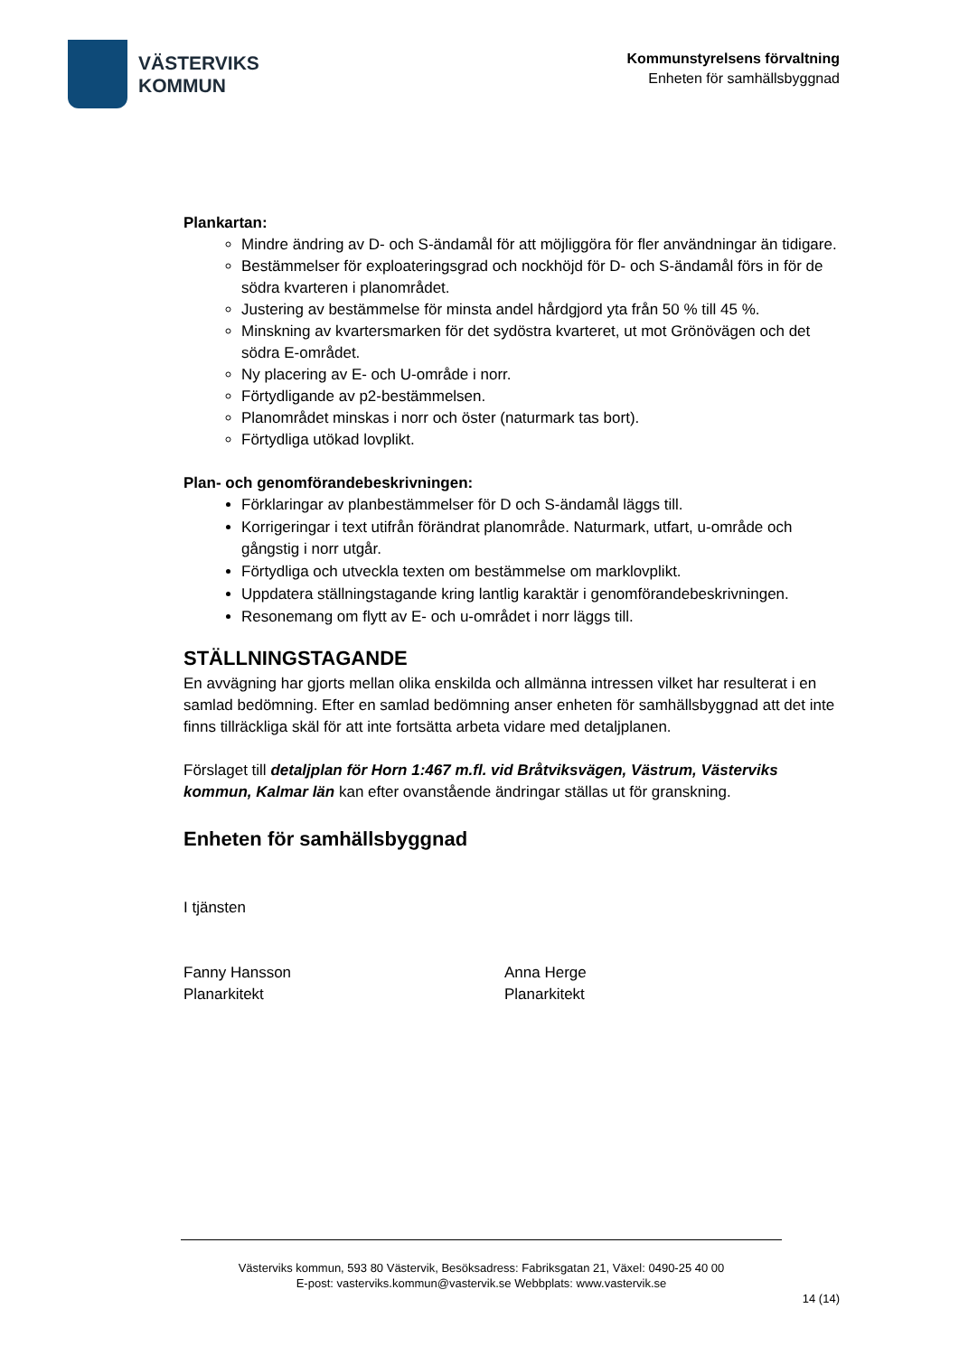VÄSTERVIKS
KOMMUN
Kommunstyrelsens förvaltning
Enheten för samhällsbyggnad
Plankartan:
Mindre ändring av D- och S-ändamål för att möjliggöra för fler användningar än tidigare.
Bestämmelser för exploateringsgrad och nockhöjd för D- och S-ändamål förs in för de södra kvarteren i planområdet.
Justering av bestämmelse för minsta andel hårdgjord yta från 50 % till 45 %.
Minskning av kvartersmarken för det sydöstra kvarteret, ut mot Grönövägen och det södra E-området.
Ny placering av E- och U-område i norr.
Förtydligande av p2-bestämmelsen.
Planområdet minskas i norr och öster (naturmark tas bort).
Förtydliga utökad lovplikt.
Plan- och genomförandebeskrivningen:
Förklaringar av planbestämmelser för D och S-ändamål läggs till.
Korrigeringar i text utifrån förändrat planområde. Naturmark, utfart, u-område och gångstig i norr utgår.
Förtydliga och utveckla texten om bestämmelse om marklovplikt.
Uppdatera ställningstagande kring lantlig karaktär i genomförandebeskrivningen.
Resonemang om flytt av E- och u-området i norr läggs till.
STÄLLNINGSTAGANDE
En avvägning har gjorts mellan olika enskilda och allmänna intressen vilket har resulterat i en samlad bedömning. Efter en samlad bedömning anser enheten för samhällsbyggnad att det inte finns tillräckliga skäl för att inte fortsätta arbeta vidare med detaljplanen.
Förslaget till detaljplan för Horn 1:467 m.fl. vid Bråtviksvägen, Västrum, Västerviks kommun, Kalmar län kan efter ovanstående ändringar ställas ut för granskning.
Enheten för samhällsbyggnad
I tjänsten
Fanny Hansson
Planarkitekt
Anna Herge
Planarkitekt
Västerviks kommun, 593 80 Västervik, Besöksadress: Fabriksgatan 21, Växel: 0490-25 40 00
E-post: vasterviks.kommun@vastervik.se Webbplats: www.vastervik.se
14 (14)